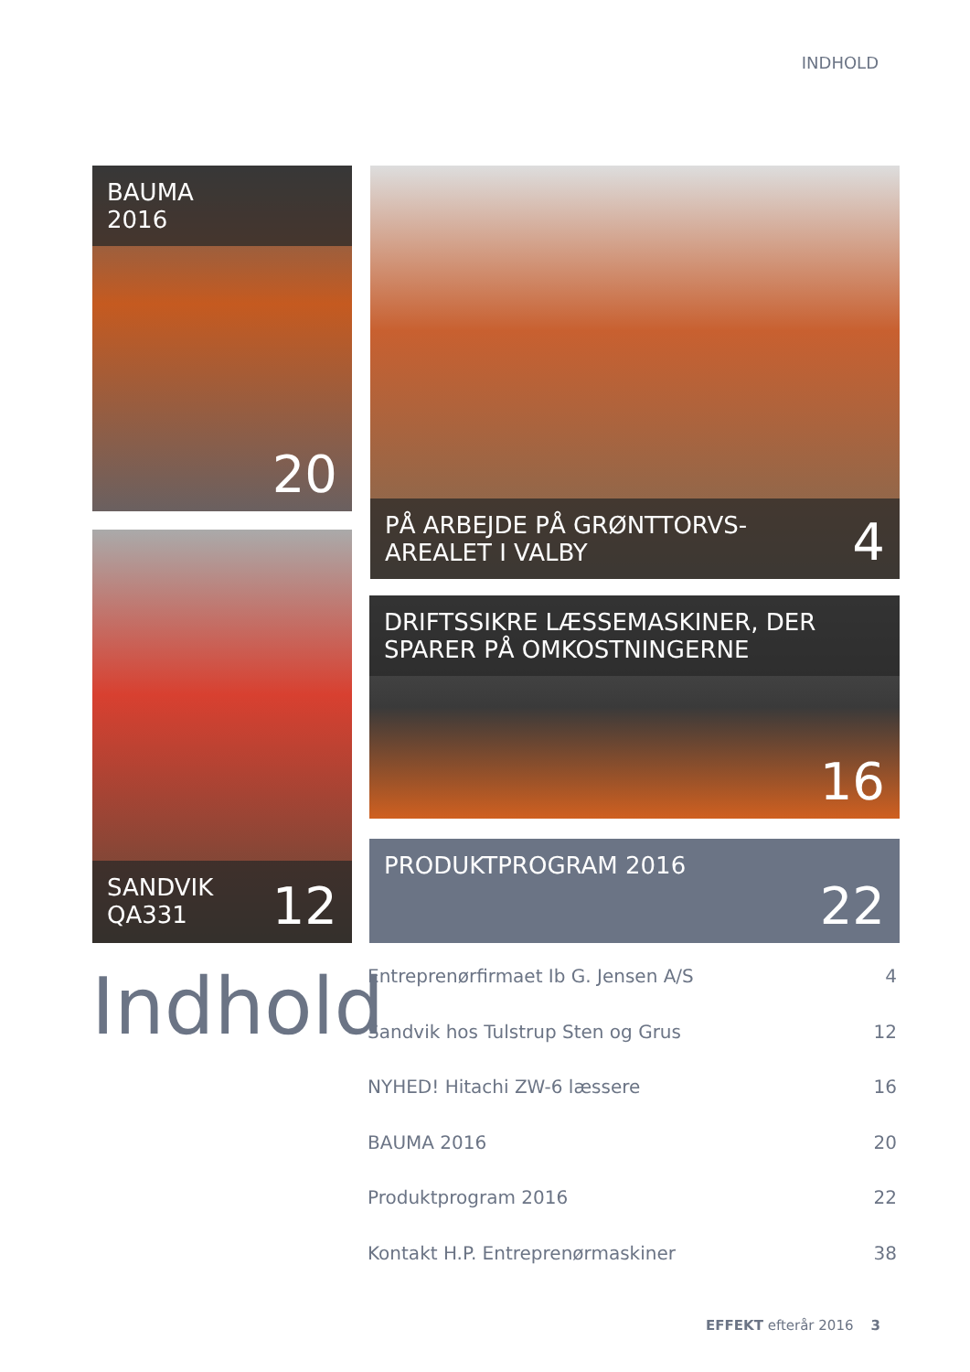INDHOLD
BAUMA
2016
20
PÅ ARBEJDE PÅ GRØNTTORVS-
AREALET I VALBY
4
SANDVIK
QA331
12
DRIFTSSIKRE LÆSSEMASKINER, DER
SPARER PÅ OMKOSTNINGERNE
16
PRODUKTPROGRAM 2016
22
Indhold
Entreprenørfirmaet Ib G. Jensen A/S 4
Sandvik hos Tulstrup Sten og Grus 12
NYHED! Hitachi ZW-6 læssere 16
BAUMA 2016 20
Produktprogram 2016 22
Kontakt H.P. Entreprenørmaskiner 38
EFFEKT efterår 2016 3